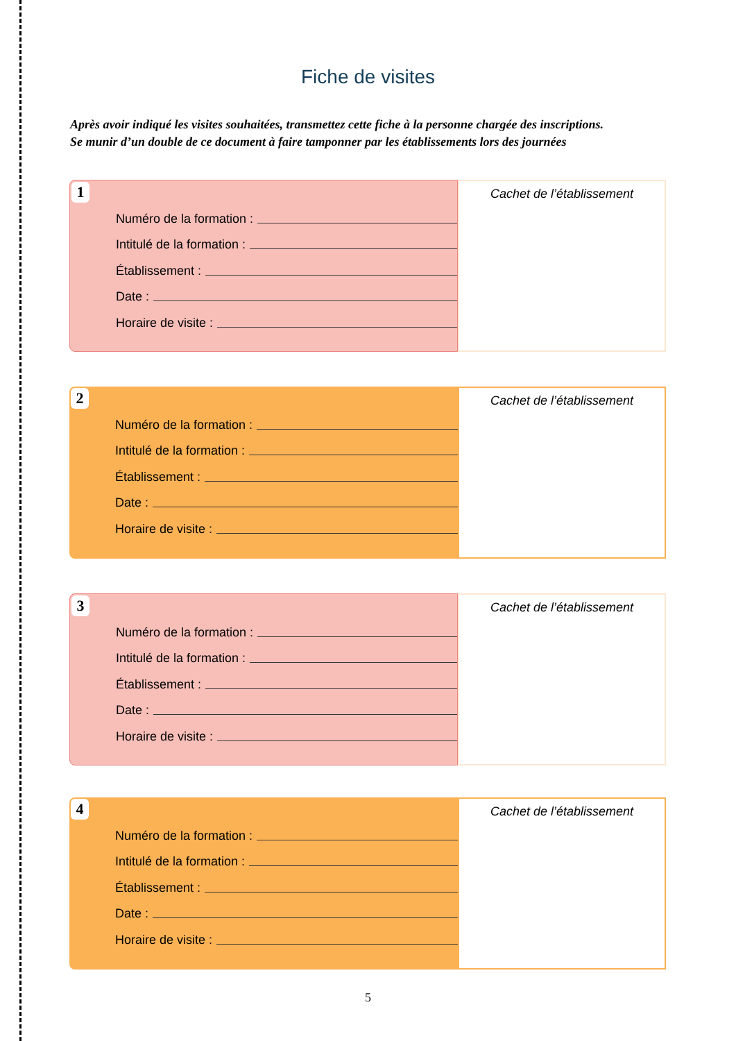Fiche de visites
Après avoir indiqué les visites souhaitées, transmettez cette fiche à la personne chargée des inscriptions.
Se munir d’un double de ce document à faire tamponner par les établissements lors des journées
1
Numéro de la formation :
Intitulé de la formation :
Établissement :
Date :
Horaire de visite :
Cachet de l’établissement
2
Numéro de la formation :
Intitulé de la formation :
Établissement :
Date :
Horaire de visite :
Cachet de l’établissement
3
Numéro de la formation :
Intitulé de la formation :
Établissement :
Date :
Horaire de visite :
Cachet de l’établissement
4
Numéro de la formation :
Intitulé de la formation :
Établissement :
Date :
Horaire de visite :
Cachet de l’établissement
5